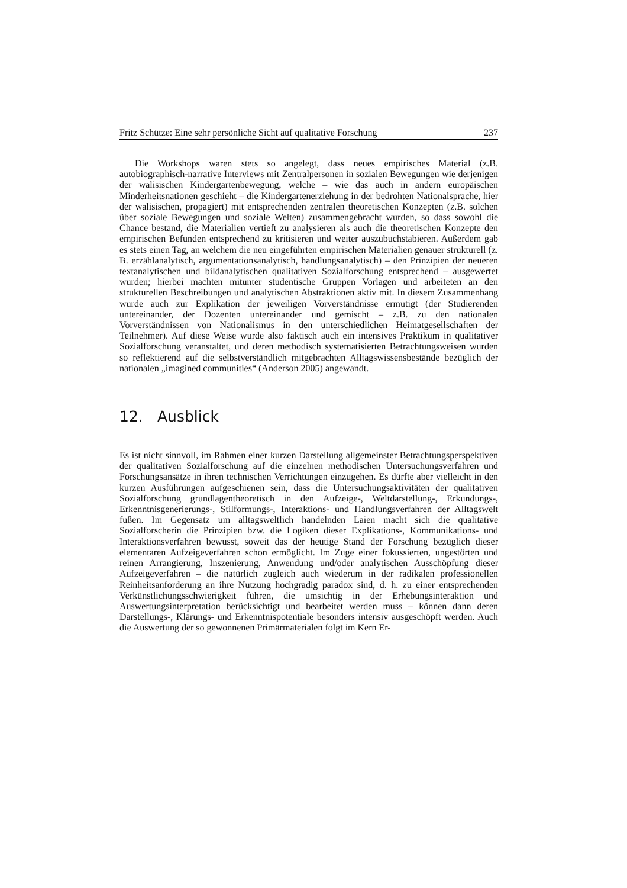Fritz Schütze: Eine sehr persönliche Sicht auf qualitative Forschung 237
Die Workshops waren stets so angelegt, dass neues empirisches Material (z.B. autobiographisch-narrative Interviews mit Zentralpersonen in sozialen Bewegungen wie derjenigen der walisischen Kindergartenbewegung, welche – wie das auch in andern europäischen Minderheitsnationen geschieht – die Kindergartenerziehung in der bedrohten Nationalsprache, hier der walisischen, propagiert) mit entsprechenden zentralen theoretischen Konzepten (z.B. solchen über soziale Bewegungen und soziale Welten) zusammengebracht wurden, so dass sowohl die Chance bestand, die Materialien vertieft zu analysieren als auch die theoretischen Konzepte den empirischen Befunden entsprechend zu kritisieren und weiter auszubuchstabieren. Außerdem gab es stets einen Tag, an welchem die neu eingeführten empirischen Materialien genauer strukturell (z. B. erzählanalytisch, argumentationsanalytisch, handlungsanalytisch) – den Prinzipien der neueren textanalytischen und bildanalytischen qualitativen Sozialforschung entsprechend – ausgewertet wurden; hierbei machten mitunter studentische Gruppen Vorlagen und arbeiteten an den strukturellen Beschreibungen und analytischen Abstraktionen aktiv mit. In diesem Zusammenhang wurde auch zur Explikation der jeweiligen Vorverständnisse ermutigt (der Studierenden untereinander, der Dozenten untereinander und gemischt – z.B. zu den nationalen Vorverständnissen von Nationalismus in den unterschiedlichen Heimatgesellschaften der Teilnehmer). Auf diese Weise wurde also faktisch auch ein intensives Praktikum in qualitativer Sozialforschung veranstaltet, und deren methodisch systematisierten Betrachtungsweisen wurden so reflektierend auf die selbstverständlich mitgebrachten Alltagswissensbestände bezüglich der nationalen „imagined communities“ (Anderson 2005) angewandt.
12. Ausblick
Es ist nicht sinnvoll, im Rahmen einer kurzen Darstellung allgemeinster Betrachtungsperspektiven der qualitativen Sozialforschung auf die einzelnen methodischen Untersuchungsverfahren und Forschungsansätze in ihren technischen Verrichtungen einzugehen. Es dürfte aber vielleicht in den kurzen Ausführungen aufgeschienen sein, dass die Untersuchungsaktivitäten der qualitativen Sozialforschung grundlagentheoretisch in den Aufzeige-, Weltdarstellung-, Erkundungs-, Erkenntnisgenerierungs-, Stilformungs-, Interaktions- und Handlungsverfahren der Alltagswelt fußen. Im Gegensatz um alltagsweltlich handelnden Laien macht sich die qualitative Sozialforscherin die Prinzipien bzw. die Logiken dieser Explikations-, Kommunikations- und Interaktionsverfahren bewusst, soweit das der heutige Stand der Forschung bezüglich dieser elementaren Aufzeigeverfahren schon ermöglicht. Im Zuge einer fokussierten, ungestörten und reinen Arrangierung, Inszenierung, Anwendung und/oder analytischen Ausschöpfung dieser Aufzeigeverfahren – die natürlich zugleich auch wiederum in der radikalen professionellen Reinheitsanforderung an ihre Nutzung hochgradig paradox sind, d. h. zu einer entsprechenden Verkünstlichungsschwierigkeit führen, die umsichtig in der Erhebungsinteraktion und Auswertungsinterpretation berücksichtigt und bearbeitet werden muss – können dann deren Darstellungs-, Klärungs- und Erkenntnispotentiale besonders intensiv ausgeschöpft werden. Auch die Auswertung der so gewonnenen Primärmaterialen folgt im Kern Er-